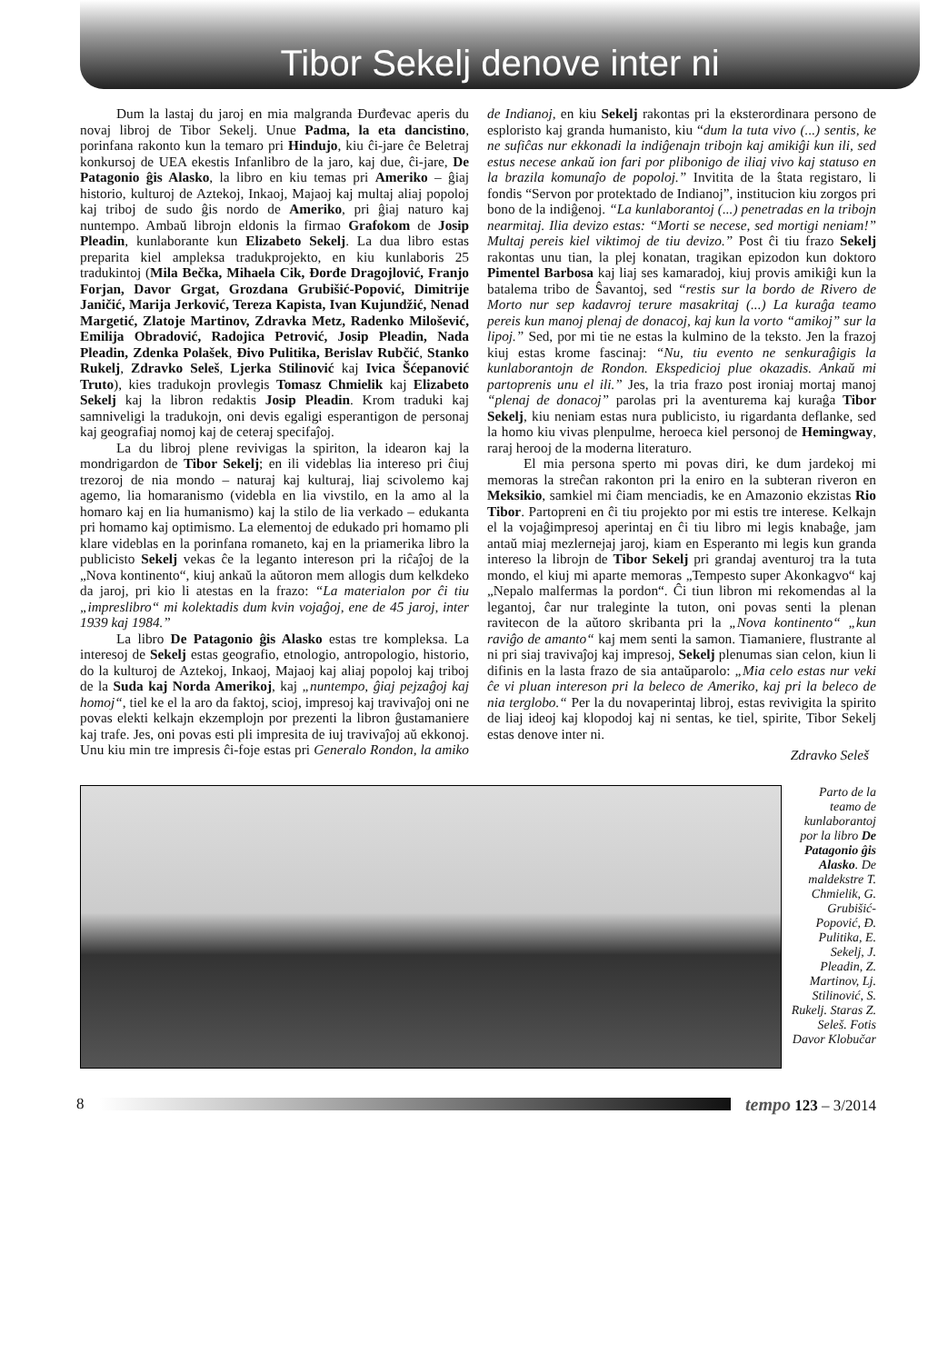Tibor Sekelj denove inter ni
Dum la lastaj du jaroj en mia malgranda Đurđevac aperis du novaj libroj de Tibor Sekelj. Unue Padma, la eta dancistino, porinfana rakonto kun la temaro pri Hindujo, kiu ĉi-jare ĉe Beletraj konkursoj de UEA ekestis Infanlibro de la jaro, kaj due, ĉi-jare, De Patagonio ĝis Alasko, la libro en kiu temas pri Ameriko – ĝiaj historio, kulturoj de Aztekoj, Inkaoj, Majaoj kaj multaj aliaj popoloj kaj triboj de sudo ĝis nordo de Ameriko, pri ĝiaj naturo kaj nuntempo. Ambaŭ librojn eldonis la firmao Grafokom de Josip Pleadin, kunlaborante kun Elizabeto Sekelj. La dua libro estas preparita kiel ampleksa tradukprojekto, en kiu kunlaboris 25 tradukintoj (Mila Bečka, Mihaela Cik, Đorđe Dragojlović, Franjo Forjan, Davor Grgat, Grozdana Grubišić-Popović, Dimitrije Janičić, Marija Jerković, Tereza Kapista, Ivan Kujundžić, Nenad Margetić, Zlatoje Martinov, Zdravka Metz, Radenko Milošević, Emilija Obradović, Radojica Petrović, Josip Pleadin, Nada Pleadin, Zdenka Polašek, Đivo Pulitika, Berislav Rubčić, Stanko Rukelj, Zdravko Seleš, Ljerka Stilinović kaj Ivica Šćepanović Truto), kies tradukojn provlegis Tomasz Chmielik kaj Elizabeto Sekelj kaj la libron redaktis Josip Pleadin. Krom traduki kaj samniveligi la tradukojn, oni devis egaligi esperantigon de personaj kaj geografiaj nomoj kaj de ceteraj specifaĵoj.
La du libroj plene revivigas la spiriton, la idearon kaj la mondrigardon de Tibor Sekelj; en ili videblas lia intereso pri ĉiuj trezoroj de nia mondo – naturaj kaj kulturaj, liaj scivolemo kaj agemo, lia homaranismo (videbla en lia vivstilo, en la amo al la homaro kaj en lia humanismo) kaj la stilo de lia verkado – edukanta pri homamo kaj optimismo. La elementoj de edukado pri homamo pli klare videblas en la porinfana romaneto, kaj en la priamerika libro la publicisto Sekelj vekas ĉe la leganto intereson pri la riĉaĵoj de la „Nova kontinento“, kiuj ankaŭ la aŭtoron mem allogis dum kelkdeko da jaroj, pri kio li atestas en la frazo: “La materialon por ĉi tiu „impreslibro“ mi kolektadis dum kvin vojaĝoj, ene de 45 jaroj, inter 1939 kaj 1984.”
La libro De Patagonio ĝis Alasko estas tre kompleksa. La interesoj de Sekelj estas geografio, etnologio, antropologio, historio, do la kulturoj de Aztekoj, Inkaoj, Majaoj kaj aliaj popoloj kaj triboj de la Suda kaj Norda Amerikoj, kaj „nuntempo, ĝiaj pejzaĝoj kaj homoj“, tiel ke el la aro da faktoj, scioj, impresoj kaj travivaĵoj oni ne povas elekti kelkajn ekzemplojn por prezenti la libron ĝustamaniere kaj trafe. Jes, oni povas esti pli impresita de iuj travivaĵoj aŭ ekkonoj. Unu kiu min tre impresis ĉi-foje estas pri Generalo Rondon, la amiko de Indianoj, en kiu Sekelj rakontas pri la eksterordinara persono de esploristo kaj granda humanisto, kiu “dum la tuta vivo (...) sentis, ke ne sufiĉas nur ekkonadi la indiĝenajn tribojn kaj amikiĝi kun ili, sed estus necese ankaŭ ion fari por plibonigo de iliaj vivo kaj statuso en la brazila komunaĵo de popoloj.” Invitita de la ŝtata registaro, li fondis “Servon por protektado de Indianoj”, institucion kiu zorgos pri bono de la indiĝenoj. “La kunlaborantoj (...) penetradas en la tribojn nearmitaj. Ilia devizo estas: “Morti se necese, sed mortigi neniam!” Multaj pereis kiel viktimoj de tiu devizo.” Post ĉi tiu frazo Sekelj rakontas unu tian, la plej konatan, tragikan epizodon kun doktoro Pimentel Barbosa kaj liaj ses kamaradoj, kiuj provis amikiĝi kun la batalema tribo de Ŝavantoj, sed “restis sur la bordo de Rivero de Morto nur sep kadavroj terure masakritaj (...) La kuraĝa teamo pereis kun manoj plenaj de donacoj, kaj kun la vorto “amikoj” sur la lipoj.” Sed, por mi tie ne estas la kulmino de la teksto. Jen la frazoj kiuj estas krome fascinaj: “Nu, tiu evento ne senkuraĝigis la kunlaborantojn de Rondon. Ekspedicioj plue okazadis. Ankaŭ mi partoprenis unu el ili.” Jes, la tria frazo post ironiaj mortaj manoj “plenaj de donacoj” parolas pri la aventurema kaj kuraĝa Tibor Sekelj, kiu neniam estas nura publicisto, iu rigardanta deflanke, sed la homo kiu vivas plenpulme, heroeca kiel personoj de Hemingway, raraj herooj de la moderna literaturo.
El mia persona sperto mi povas diri, ke dum jardekoj mi memoras la streĉan rakonton pri la eniro en la subteran riveron en Meksikio, samkiel mi ĉiam menciadis, ke en Amazonio ekzistas Rio Tibor. Partopreni en ĉi tiu projekto por mi estis tre interese. Kelkajn el la vojaĝimpresoj aperintaj en ĉi tiu libro mi legis knabaĝe, jam antaŭ miaj mezlernejaj jaroj, kiam en Esperanto mi legis kun granda intereso la librojn de Tibor Sekelj pri grandaj aventuroj tra la tuta mondo, el kiuj mi aparte memoras „Tempesto super Akonkagvo“ kaj „Nepalo malfermas la pordon“. Ĉi tiun libron mi rekomendas al la legantoj, ĉar nur traleginte la tuton, oni povas senti la plenan ravitecon de la aŭtoro skribanta pri la „Nova kontinento“ „kun raviĝo de amanto“ kaj mem senti la samon. Tiamaniere, flustrante al ni pri siaj travivaĵoj kaj impresoj, Sekelj plenumas sian celon, kiun li difinis en la lasta frazo de sia antaŭparolo: „Mia celo estas nur veki ĉe vi pluan intereson pri la beleco de Ameriko, kaj pri la beleco de nia terglobo.“ Per la du novaperintaj libroj, estas revivigita la spirito de liaj ideoj kaj klopodoj kaj ni sentas, ke tiel, spirite, Tibor Sekelj estas denove inter ni.
Zdravko Seleš
Parto de la teamo de kunlaborantoj por la libro De Patagonio ĝis Alasko. De maldekstre T. Chmielik, G. Grubišić-Popović, Đ. Pulitika, E. Sekelj, J. Pleadin, Z. Martinov, Lj. Stilinović, S. Rukelj. Staras Z. Seleš. Fotis Davor Klobučar
8
tempo 123 – 3/2014